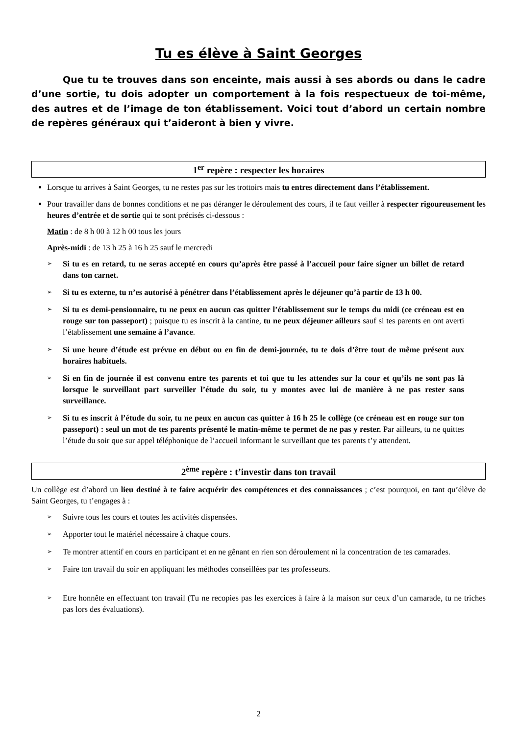Tu es élève à Saint Georges
Que tu te trouves dans son enceinte, mais aussi à ses abords ou dans le cadre d’une sortie, tu dois adopter un comportement à la fois respectueux de toi-même, des autres et de l’image de ton établissement. Voici tout d’abord un certain nombre de repères généraux qui t’aideront à bien y vivre.
1<sup>er</sup> repère : respecter les horaires
Lorsque tu arrives à Saint Georges, tu ne restes pas sur les trottoirs mais tu entres directement dans l’établissement.
Pour travailler dans de bonnes conditions et ne pas déranger le déroulement des cours, il te faut veiller à respecter rigoureusement les heures d’entrée et de sortie qui te sont précisés ci-dessous :
Matin : de 8 h 00 à 12 h 00 tous les jours
Après-midi : de 13 h 25 à 16 h 25 sauf le mercredi
➢ Si tu es en retard, tu ne seras accepté en cours qu’après être passé à l’accueil pour faire signer un billet de retard dans ton carnet.
➢ Si tu es externe, tu n’es autorisé à pénétrer dans l’établissement après le déjeuner qu’à partir de 13 h 00.
➢ Si tu es demi-pensionnaire, tu ne peux en aucun cas quitter l’établissement sur le temps du midi (ce créneau est en rouge sur ton passeport) ; puisque tu es inscrit à la cantine, tu ne peux déjeuner ailleurs sauf si tes parents en ont averti l’établissement une semaine à l’avance.
➢ Si une heure d’étude est prévue en début ou en fin de demi-journée, tu te dois d’être tout de même présent aux horaires habituels.
➢ Si en fin de journée il est convenu entre tes parents et toi que tu les attendes sur la cour et qu’ils ne sont pas là lorsque le surveillant part surveiller l’étude du soir, tu y montes avec lui de manière à ne pas rester sans surveillance.
➢ Si tu es inscrit à l’étude du soir, tu ne peux en aucun cas quitter à 16 h 25 le collège (ce créneau est en rouge sur ton passeport) : seul un mot de tes parents présenté le matin-même te permet de ne pas y rester. Par ailleurs, tu ne quittes l’étude du soir que sur appel téléphonique de l’accueil informant le surveillant que tes parents t’y attendent.
2<sup>ème</sup> repère : t’investir dans ton travail
Un collège est d’abord un lieu destiné à te faire acquérir des compétences et des connaissances ; c’est pourquoi, en tant qu’élève de Saint Georges, tu t’engages à :
➢ Suivre tous les cours et toutes les activités dispensées.
➢ Apporter tout le matériel nécessaire à chaque cours.
➢ Te montrer attentif en cours en participant et en ne gênant en rien son déroulement ni la concentration de tes camarades.
➢ Faire ton travail du soir en appliquant les méthodes conseillées par tes professeurs.
➢ Etre honnête en effectuant ton travail (Tu ne recopies pas les exercices à faire à la maison sur ceux d’un camarade, tu ne triches pas lors des évaluations).
2